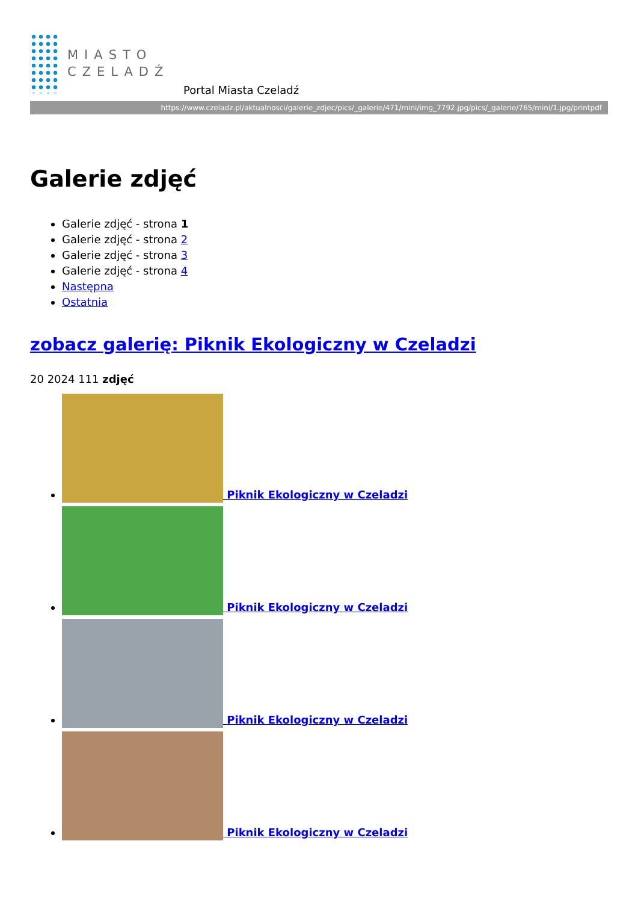MIASTO
CZELADŹ
Portal Miasta Czeladź
https://www.czeladz.pl/aktualnosci/galerie_zdjec/pics/_galerie/471/mini/img_7792.jpg/pics/_galerie/765/mini/1.jpg/printpdf
Galerie zdjęć
Galerie zdjęć - strona 1
Galerie zdjęć - strona 2
Galerie zdjęć - strona 3
Galerie zdjęć - strona 4
Następna
Ostatnia
zobacz galerię: Piknik Ekologiczny w Czeladzi
20 2024 111 zdjęć
Piknik Ekologiczny w Czeladzi
Piknik Ekologiczny w Czeladzi
Piknik Ekologiczny w Czeladzi
Piknik Ekologiczny w Czeladzi